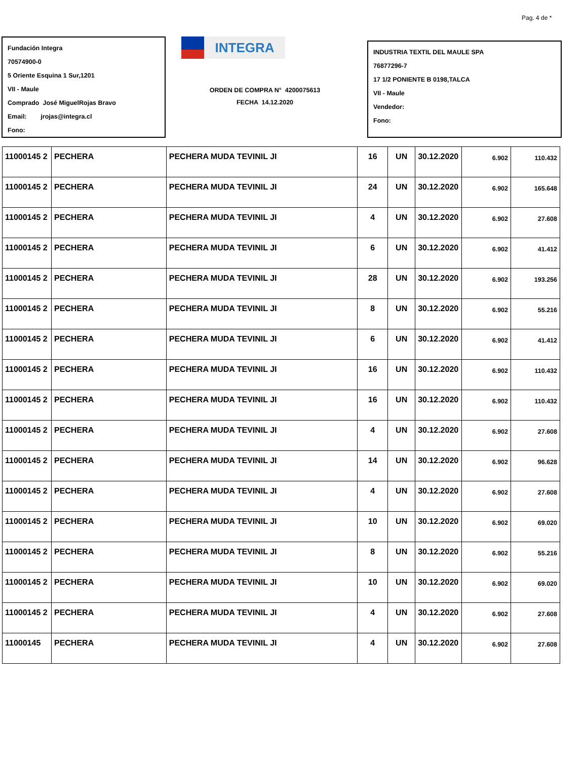Pag. 4 de *
Fundación Integra
70574900-0
5 Oriente Esquina 1 Sur,1201
VII - Maule
Comprado José MiguelRojas Bravo
Email: jrojas@integra.cl
Fono:
INTEGRA
ORDEN DE COMPRA N° 4200075613
FECHA 14.12.2020
INDUSTRIA TEXTIL DEL MAULE SPA
76877296-7
17 1/2 PONIENTE B 0198,TALCA
VII - Maule
Vendedor:
Fono:
| 11000145 2 | PECHERA | PECHERA MUDA TEVINIL JI | 16 | UN | 30.12.2020 | 6.902 | 110.432 |
| 11000145 2 | PECHERA | PECHERA MUDA TEVINIL JI | 24 | UN | 30.12.2020 | 6.902 | 165.648 |
| 11000145 2 | PECHERA | PECHERA MUDA TEVINIL JI | 4 | UN | 30.12.2020 | 6.902 | 27.608 |
| 11000145 2 | PECHERA | PECHERA MUDA TEVINIL JI | 6 | UN | 30.12.2020 | 6.902 | 41.412 |
| 11000145 2 | PECHERA | PECHERA MUDA TEVINIL JI | 28 | UN | 30.12.2020 | 6.902 | 193.256 |
| 11000145 2 | PECHERA | PECHERA MUDA TEVINIL JI | 8 | UN | 30.12.2020 | 6.902 | 55.216 |
| 11000145 2 | PECHERA | PECHERA MUDA TEVINIL JI | 6 | UN | 30.12.2020 | 6.902 | 41.412 |
| 11000145 2 | PECHERA | PECHERA MUDA TEVINIL JI | 16 | UN | 30.12.2020 | 6.902 | 110.432 |
| 11000145 2 | PECHERA | PECHERA MUDA TEVINIL JI | 16 | UN | 30.12.2020 | 6.902 | 110.432 |
| 11000145 2 | PECHERA | PECHERA MUDA TEVINIL JI | 4 | UN | 30.12.2020 | 6.902 | 27.608 |
| 11000145 2 | PECHERA | PECHERA MUDA TEVINIL JI | 14 | UN | 30.12.2020 | 6.902 | 96.628 |
| 11000145 2 | PECHERA | PECHERA MUDA TEVINIL JI | 4 | UN | 30.12.2020 | 6.902 | 27.608 |
| 11000145 2 | PECHERA | PECHERA MUDA TEVINIL JI | 10 | UN | 30.12.2020 | 6.902 | 69.020 |
| 11000145 2 | PECHERA | PECHERA MUDA TEVINIL JI | 8 | UN | 30.12.2020 | 6.902 | 55.216 |
| 11000145 2 | PECHERA | PECHERA MUDA TEVINIL JI | 10 | UN | 30.12.2020 | 6.902 | 69.020 |
| 11000145 2 | PECHERA | PECHERA MUDA TEVINIL JI | 4 | UN | 30.12.2020 | 6.902 | 27.608 |
| 11000145 | PECHERA | PECHERA MUDA TEVINIL JI | 4 | UN | 30.12.2020 | 6.902 | 27.608 |